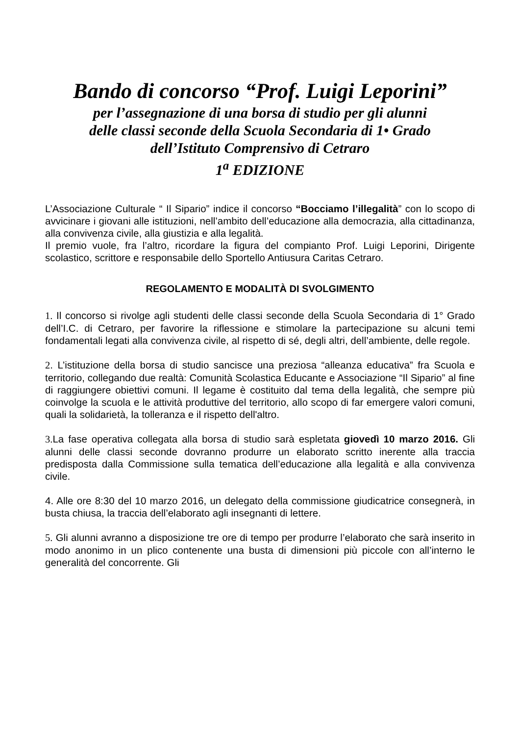Bando di concorso “Prof. Luigi Leporini”
per l’assegnazione di una borsa di studio per gli alunni
delle classi seconde della Scuola Secondaria di 1• Grado
dell’Istituto Comprensivo di Cetraro
1<sup>a</sup> EDIZIONE
L’Associazione Culturale “ Il Sipario” indice il concorso “Bocciamo l’illegalità” con lo scopo di avvicinare i giovani alle istituzioni, nell’ambito dell’educazione alla democrazia, alla cittadinanza, alla convivenza civile, alla giustizia e alla legalità.
Il premio vuole, fra l’altro, ricordare la figura del compianto Prof. Luigi Leporini, Dirigente scolastico, scrittore e responsabile dello Sportello Antiusura Caritas Cetraro.
REGOLAMENTO E MODALITÀ DI SVOLGIMENTO
1. Il concorso si rivolge agli studenti delle classi seconde della Scuola Secondaria di 1° Grado dell’I.C. di Cetraro, per favorire la riflessione e stimolare la partecipazione su alcuni temi fondamentali legati alla convivenza civile, al rispetto di sé, degli altri, dell’ambiente, delle regole.
2. L’istituzione della borsa di studio sancisce una preziosa “alleanza educativa” fra Scuola e territorio, collegando due realtà: Comunità Scolastica Educante e Associazione “Il Sipario” al fine di raggiungere obiettivi comuni. Il legame è costituito dal tema della legalità, che sempre più coinvolge la scuola e le attività produttive del territorio, allo scopo di far emergere valori comuni, quali la solidarietà, la tolleranza e il rispetto dell'altro.
3. La fase operativa collegata alla borsa di studio sarà espletata giovedì 10 marzo 2016. Gli alunni delle classi seconde dovranno produrre un elaborato scritto inerente alla traccia predisposta dalla Commissione sulla tematica dell’educazione alla legalità e alla convivenza civile.
4. Alle ore 8:30 del 10 marzo 2016, un delegato della commissione giudicatrice consegnerà, in busta chiusa, la traccia dell’elaborato agli insegnanti di lettere.
5. Gli alunni avranno a disposizione tre ore di tempo per produrre l’elaborato che sarà inserito in modo anonimo in un plico contenente una busta di dimensioni più piccole con all’interno le generalità del concorrente. Gli